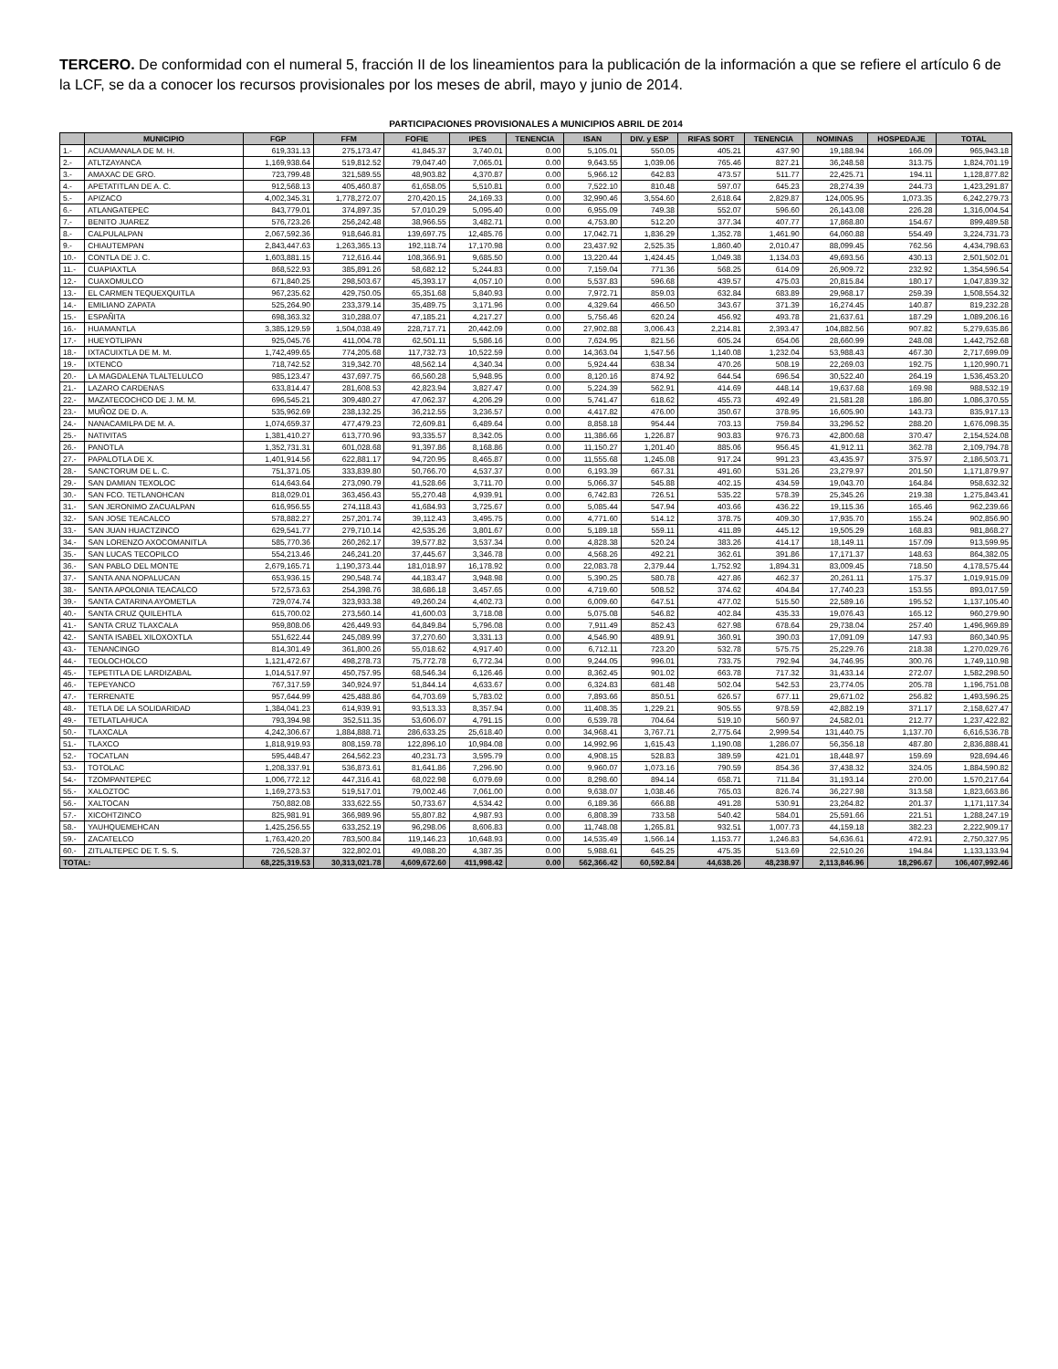TERCERO. De conformidad con el numeral 5, fracción II de los lineamientos para la publicación de la información a que se refiere el artículo 6 de la LCF, se da a conocer los recursos provisionales por los meses de abril, mayo y junio de 2014.
PARTICIPACIONES PROVISIONALES A MUNICIPIOS ABRIL DE 2014
| | MUNICIPIO | FGP | FFM | FOFIE | IPES | TENENCIA | ISAN | DIV. y ESP | RIFAS SORT | TENENCIA | NOMINAS | HOSPEDAJE | TOTAL |
| --- | --- | --- | --- | --- | --- | --- | --- | --- | --- | --- | --- | --- | --- |
| 1.- | ACUAMANALA DE M. H. | 619,331.13 | 275,173.47 | 41,845.37 | 3,740.01 | 0.00 | 5,105.01 | 550.05 | 405.21 | 437.90 | 19,188.94 | 166.09 | 965,943.18 |
| 2.- | ATLTZAYANCA | 1,169,938.64 | 519,812.52 | 79,047.40 | 7,065.01 | 0.00 | 9,643.55 | 1,039.06 | 765.46 | 827.21 | 36,248.58 | 313.75 | 1,824,701.19 |
| 3.- | AMAXAC DE GRO. | 723,799.48 | 321,589.55 | 48,903.82 | 4,370.87 | 0.00 | 5,966.12 | 642.83 | 473.57 | 511.77 | 22,425.71 | 194.11 | 1,128,877.82 |
| 4.- | APETATITLAN DE A. C. | 912,568.13 | 405,460.87 | 61,658.05 | 5,510.81 | 0.00 | 7,522.10 | 810.48 | 597.07 | 645.23 | 28,274.39 | 244.73 | 1,423,291.87 |
| 5.- | APIZACO | 4,002,345.31 | 1,778,272.07 | 270,420.15 | 24,169.33 | 0.00 | 32,990.46 | 3,554.60 | 2,618.64 | 2,829.87 | 124,005.95 | 1,073.35 | 6,242,279.73 |
| 6.- | ATLANGATEPEC | 843,779.01 | 374,897.35 | 57,010.29 | 5,095.40 | 0.00 | 6,955.09 | 749.38 | 552.07 | 596.60 | 26,143.08 | 226.28 | 1,316,004.54 |
| 7.- | BENITO JUAREZ | 576,723.26 | 256,242.48 | 38,966.55 | 3,482.71 | 0.00 | 4,753.80 | 512.20 | 377.34 | 407.77 | 17,868.80 | 154.67 | 899,489.58 |
| 8.- | CALPULALPAN | 2,067,592.36 | 918,646.81 | 139,697.75 | 12,485.76 | 0.00 | 17,042.71 | 1,836.29 | 1,352.78 | 1,461.90 | 64,060.88 | 554.49 | 3,224,731.73 |
| 9.- | CHIAUTEMPAN | 2,843,447.63 | 1,263,365.13 | 192,118.74 | 17,170.98 | 0.00 | 23,437.92 | 2,525.35 | 1,860.40 | 2,010.47 | 88,099.45 | 762.56 | 4,434,798.63 |
| 10.- | CONTLA DE J. C. | 1,603,881.15 | 712,616.44 | 108,366.91 | 9,685.50 | 0.00 | 13,220.44 | 1,424.45 | 1,049.38 | 1,134.03 | 49,693.56 | 430.13 | 2,501,502.01 |
| 11.- | CUAPIAXTLA | 868,522.93 | 385,891.26 | 58,682.12 | 5,244.83 | 0.00 | 7,159.04 | 771.36 | 568.25 | 614.09 | 26,909.72 | 232.92 | 1,354,596.54 |
| 12.- | CUAXOMULCO | 671,840.25 | 298,503.67 | 45,393.17 | 4,057.10 | 0.00 | 5,537.83 | 596.68 | 439.57 | 475.03 | 20,815.84 | 180.17 | 1,047,839.32 |
| 13.- | EL CARMEN TEQUEXQUITLA | 967,235.62 | 429,750.05 | 65,351.68 | 5,840.93 | 0.00 | 7,972.71 | 859.03 | 632.84 | 683.89 | 29,968.17 | 259.39 | 1,508,554.32 |
| 14.- | EMILIANO ZAPATA | 525,264.90 | 233,379.14 | 35,489.75 | 3,171.96 | 0.00 | 4,329.64 | 466.50 | 343.67 | 371.39 | 16,274.45 | 140.87 | 819,232.28 |
| 15.- | ESPAÑITA | 698,363.32 | 310,288.07 | 47,185.21 | 4,217.27 | 0.00 | 5,756.46 | 620.24 | 456.92 | 493.78 | 21,637.61 | 187.29 | 1,089,206.16 |
| 16.- | HUAMANTLA | 3,385,129.59 | 1,504,038.49 | 228,717.71 | 20,442.09 | 0.00 | 27,902.88 | 3,006.43 | 2,214.81 | 2,393.47 | 104,882.56 | 907.82 | 5,279,635.86 |
| 17.- | HUEYOTLIPAN | 925,045.76 | 411,004.78 | 62,501.11 | 5,586.16 | 0.00 | 7,624.95 | 821.56 | 605.24 | 654.06 | 28,660.99 | 248.08 | 1,442,752.68 |
| 18.- | IXTACUIXTLA DE M. M. | 1,742,499.65 | 774,205.68 | 117,732.73 | 10,522.59 | 0.00 | 14,363.04 | 1,547.56 | 1,140.08 | 1,232.04 | 53,988.43 | 467.30 | 2,717,699.09 |
| 19.- | IXTENCO | 718,742.52 | 319,342.70 | 48,562.14 | 4,340.34 | 0.00 | 5,924.44 | 638.34 | 470.26 | 508.19 | 22,269.03 | 192.75 | 1,120,990.71 |
| 20.- | LA MAGDALENA TLALTELULCO | 985,123.47 | 437,697.75 | 66,560.28 | 5,948.95 | 0.00 | 8,120.16 | 874.92 | 644.54 | 696.54 | 30,522.40 | 264.19 | 1,536,453.20 |
| 21.- | LAZARO CARDENAS | 633,814.47 | 281,608.53 | 42,823.94 | 3,827.47 | 0.00 | 5,224.39 | 562.91 | 414.69 | 448.14 | 19,637.68 | 169.98 | 988,532.19 |
| 22.- | MAZATECOCHCO DE J. M. M. | 696,545.21 | 309,480.27 | 47,062.37 | 4,206.29 | 0.00 | 5,741.47 | 618.62 | 455.73 | 492.49 | 21,581.28 | 186.80 | 1,086,370.55 |
| 23.- | MUÑOZ DE D. A. | 535,962.69 | 238,132.25 | 36,212.55 | 3,236.57 | 0.00 | 4,417.82 | 476.00 | 350.67 | 378.95 | 16,605.90 | 143.73 | 835,917.13 |
| 24.- | NANACAMILPA DE M. A. | 1,074,659.37 | 477,479.23 | 72,609.81 | 6,489.64 | 0.00 | 8,858.18 | 954.44 | 703.13 | 759.84 | 33,296.52 | 288.20 | 1,676,098.35 |
| 25.- | NATIVITAS | 1,381,410.27 | 613,770.96 | 93,335.57 | 8,342.05 | 0.00 | 11,386.66 | 1,226.87 | 903.83 | 976.73 | 42,800.68 | 370.47 | 2,154,524.08 |
| 26.- | PANOTLA | 1,352,731.31 | 601,028.68 | 91,397.86 | 8,168.86 | 0.00 | 11,150.27 | 1,201.40 | 885.06 | 956.45 | 41,912.11 | 362.78 | 2,109,794.78 |
| 27.- | PAPALOTLA DE X. | 1,401,914.56 | 622,881.17 | 94,720.95 | 8,465.87 | 0.00 | 11,555.68 | 1,245.08 | 917.24 | 991.23 | 43,435.97 | 375.97 | 2,186,503.71 |
| 28.- | SANCTORUM DE L. C. | 751,371.05 | 333,839.80 | 50,766.70 | 4,537.37 | 0.00 | 6,193.39 | 667.31 | 491.60 | 531.26 | 23,279.97 | 201.50 | 1,171,879.97 |
| 29.- | SAN DAMIAN TEXOLOC | 614,643.64 | 273,090.79 | 41,528.66 | 3,711.70 | 0.00 | 5,066.37 | 545.88 | 402.15 | 434.59 | 19,043.70 | 164.84 | 958,632.32 |
| 30.- | SAN FCO. TETLANOHCAN | 818,029.01 | 363,456.43 | 55,270.48 | 4,939.91 | 0.00 | 6,742.83 | 726.51 | 535.22 | 578.39 | 25,345.26 | 219.38 | 1,275,843.41 |
| 31.- | SAN JERONIMO ZACUALPAN | 616,956.55 | 274,118.43 | 41,684.93 | 3,725.67 | 0.00 | 5,085.44 | 547.94 | 403.66 | 436.22 | 19,115.36 | 165.46 | 962,239.66 |
| 32.- | SAN JOSE TEACALCO | 578,882.27 | 257,201.74 | 39,112.43 | 3,495.75 | 0.00 | 4,771.60 | 514.12 | 378.75 | 409.30 | 17,935.70 | 155.24 | 902,856.90 |
| 33.- | SAN JUAN HUACTZINCO | 629,541.77 | 279,710.14 | 42,535.26 | 3,801.67 | 0.00 | 5,189.18 | 559.11 | 411.89 | 445.12 | 19,505.29 | 168.83 | 981,868.27 |
| 34.- | SAN LORENZO AXOCOMANITLA | 585,770.36 | 260,262.17 | 39,577.82 | 3,537.34 | 0.00 | 4,828.38 | 520.24 | 383.26 | 414.17 | 18,149.11 | 157.09 | 913,599.95 |
| 35.- | SAN LUCAS TECOPILCO | 554,213.46 | 246,241.20 | 37,445.67 | 3,346.78 | 0.00 | 4,568.26 | 492.21 | 362.61 | 391.86 | 17,171.37 | 148.63 | 864,382.05 |
| 36.- | SAN PABLO DEL MONTE | 2,679,165.71 | 1,190,373.44 | 181,018.97 | 16,178.92 | 0.00 | 22,083.78 | 2,379.44 | 1,752.92 | 1,894.31 | 83,009.45 | 718.50 | 4,178,575.44 |
| 37.- | SANTA ANA NOPALUCAN | 653,936.15 | 290,548.74 | 44,183.47 | 3,948.98 | 0.00 | 5,390.25 | 580.78 | 427.86 | 462.37 | 20,261.11 | 175.37 | 1,019,915.09 |
| 38.- | SANTA APOLONIA TEACALCO | 572,573.63 | 254,398.76 | 38,686.18 | 3,457.65 | 0.00 | 4,719.60 | 508.52 | 374.62 | 404.84 | 17,740.23 | 153.55 | 893,017.59 |
| 39.- | SANTA CATARINA AYOMETLA | 729,074.74 | 323,933.38 | 49,260.24 | 4,402.73 | 0.00 | 6,009.60 | 647.51 | 477.02 | 515.50 | 22,589.16 | 195.52 | 1,137,105.40 |
| 40.- | SANTA CRUZ QUILEHTLA | 615,700.02 | 273,560.14 | 41,600.03 | 3,718.08 | 0.00 | 5,075.08 | 546.82 | 402.84 | 435.33 | 19,076.43 | 165.12 | 960,279.90 |
| 41.- | SANTA CRUZ TLAXCALA | 959,808.06 | 426,449.93 | 64,849.84 | 5,796.08 | 0.00 | 7,911.49 | 852.43 | 627.98 | 678.64 | 29,738.04 | 257.40 | 1,496,969.89 |
| 42.- | SANTA ISABEL XILOXOXTLA | 551,622.44 | 245,089.99 | 37,270.60 | 3,331.13 | 0.00 | 4,546.90 | 489.91 | 360.91 | 390.03 | 17,091.09 | 147.93 | 860,340.95 |
| 43.- | TENANCINGO | 814,301.49 | 361,800.26 | 55,018.62 | 4,917.40 | 0.00 | 6,712.11 | 723.20 | 532.78 | 575.75 | 25,229.76 | 218.38 | 1,270,029.76 |
| 44.- | TEOLOCHOLCO | 1,121,472.67 | 498,278.73 | 75,772.78 | 6,772.34 | 0.00 | 9,244.05 | 996.01 | 733.75 | 792.94 | 34,746.95 | 300.76 | 1,749,110.98 |
| 45.- | TEPETITLA DE LARDIZABAL | 1,014,517.97 | 450,757.95 | 68,546.34 | 6,126.46 | 0.00 | 8,362.45 | 901.02 | 663.78 | 717.32 | 31,433.14 | 272.07 | 1,582,298.50 |
| 46.- | TEPEYANCO | 767,317.59 | 340,924.97 | 51,844.14 | 4,633.67 | 0.00 | 6,324.83 | 681.48 | 502.04 | 542.53 | 23,774.05 | 205.78 | 1,196,751.08 |
| 47.- | TERRENATE | 957,644.99 | 425,488.86 | 64,703.69 | 5,783.02 | 0.00 | 7,893.66 | 850.51 | 626.57 | 677.11 | 29,671.02 | 256.82 | 1,493,596.25 |
| 48.- | TETLA DE LA SOLIDARIDAD | 1,384,041.23 | 614,939.91 | 93,513.33 | 8,357.94 | 0.00 | 11,408.35 | 1,229.21 | 905.55 | 978.59 | 42,882.19 | 371.17 | 2,158,627.47 |
| 49.- | TETLATLAHUCA | 793,394.98 | 352,511.35 | 53,606.07 | 4,791.15 | 0.00 | 6,539.78 | 704.64 | 519.10 | 560.97 | 24,582.01 | 212.77 | 1,237,422.82 |
| 50.- | TLAXCALA | 4,242,306.67 | 1,884,888.71 | 286,633.25 | 25,618.40 | 0.00 | 34,968.41 | 3,767.71 | 2,775.64 | 2,999.54 | 131,440.75 | 1,137.70 | 6,616,536.78 |
| 51.- | TLAXCO | 1,818,919.93 | 808,159.78 | 122,896.10 | 10,984.08 | 0.00 | 14,992.96 | 1,615.43 | 1,190.08 | 1,286.07 | 56,356.18 | 487.80 | 2,836,888.41 |
| 52.- | TOCATLAN | 595,448.47 | 264,562.23 | 40,231.73 | 3,595.79 | 0.00 | 4,908.15 | 528.83 | 389.59 | 421.01 | 18,448.97 | 159.69 | 928,694.46 |
| 53.- | TOTOLAC | 1,208,337.91 | 536,873.61 | 81,641.86 | 7,296.90 | 0.00 | 9,960.07 | 1,073.16 | 790.59 | 854.36 | 37,438.32 | 324.05 | 1,884,590.82 |
| 54.- | TZOMPANTEPEC | 1,006,772.12 | 447,316.41 | 68,022.98 | 6,079.69 | 0.00 | 8,298.60 | 894.14 | 658.71 | 711.84 | 31,193.14 | 270.00 | 1,570,217.64 |
| 55.- | XALOZTOC | 1,169,273.53 | 519,517.01 | 79,002.46 | 7,061.00 | 0.00 | 9,638.07 | 1,038.46 | 765.03 | 826.74 | 36,227.98 | 313.58 | 1,823,663.86 |
| 56.- | XALTOCAN | 750,882.08 | 333,622.55 | 50,733.67 | 4,534.42 | 0.00 | 6,189.36 | 666.88 | 491.28 | 530.91 | 23,264.82 | 201.37 | 1,171,117.34 |
| 57.- | XICOHTZINCO | 825,981.91 | 366,989.96 | 55,807.82 | 4,987.93 | 0.00 | 6,808.39 | 733.58 | 540.42 | 584.01 | 25,591.66 | 221.51 | 1,288,247.19 |
| 58.- | YAUHQUEMEHCAN | 1,425,256.55 | 633,252.19 | 96,298.06 | 8,606.83 | 0.00 | 11,748.08 | 1,265.81 | 932.51 | 1,007.73 | 44,159.18 | 382.23 | 2,222,909.17 |
| 59.- | ZACATELCO | 1,763,420.20 | 783,500.84 | 119,146.23 | 10,648.93 | 0.00 | 14,535.49 | 1,566.14 | 1,153.77 | 1,246.83 | 54,636.61 | 472.91 | 2,750,327.95 |
| 60.- | ZITLALTEPEC DE T. S. S. | 726,528.37 | 322,802.01 | 49,088.20 | 4,387.35 | 0.00 | 5,988.61 | 645.25 | 475.35 | 513.69 | 22,510.26 | 194.84 | 1,133,133.94 |
| TOTAL: | | 68,225,319.53 | 30,313,021.78 | 4,609,672.60 | 411,998.42 | 0.00 | 562,366.42 | 60,592.84 | 44,638.26 | 48,238.97 | 2,113,846.96 | 18,296.67 | 106,407,992.46 |